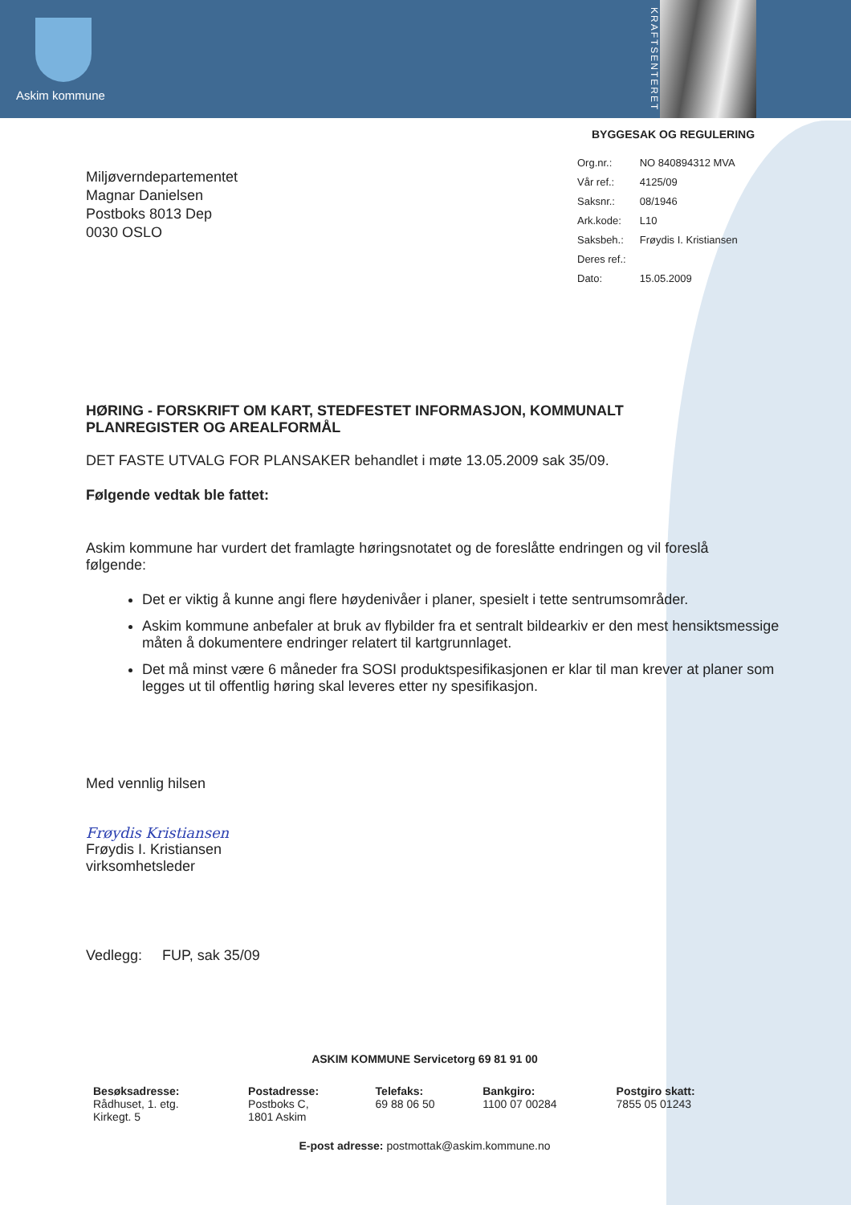Askim kommune
KRAFTSENTERET
BYGGESAK OG REGULERING
Miljøverndepartementet
Magnar Danielsen
Postboks 8013 Dep
0030 OSLO
| Org.nr.: | NO 840894312 MVA |
| Vår ref.: | 4125/09 |
| Saksnr.: | 08/1946 |
| Ark.kode: | L10 |
| Saksbeh.: | Frøydis I. Kristiansen |
| Deres ref.: | |
| Dato: | 15.05.2009 |
HØRING - FORSKRIFT OM KART, STEDFESTET INFORMASJON, KOMMUNALT PLANREGISTER OG AREALFORMÅL
DET FASTE UTVALG FOR PLANSAKER behandlet i møte 13.05.2009 sak 35/09.
Følgende vedtak ble fattet:
Askim kommune har vurdert det framlagte høringsnotatet og de foreslåtte endringen og vil foreslå følgende:
Det er viktig å kunne angi flere høydenivåer i planer, spesielt i tette sentrumsområder.
Askim kommune anbefaler at bruk av flybilder fra et sentralt bildearkiv er den mest hensiktsmessige måten å dokumentere endringer relatert til kartgrunnlaget.
Det må minst være 6 måneder fra SOSI produktspesifikasjonen er klar til man krever at planer som legges ut til offentlig høring skal leveres etter ny spesifikasjon.
Med vennlig hilsen
Frøydis Kristiansen
Frøydis I. Kristiansen
virksomhetsleder
Vedlegg: FUP, sak 35/09
ASKIM KOMMUNE Servicetorg 69 81 91 00
| Besøksadresse: Rådhuset, 1. etg. Kirkegt. 5 | Postadresse: Postboks C, 1801 Askim | Telefaks: 69 88 06 50 | Bankgiro: 1100 07 00284 | Postgiro skatt: 7855 05 01243 |
E-post adresse: postmottak@askim.kommune.no